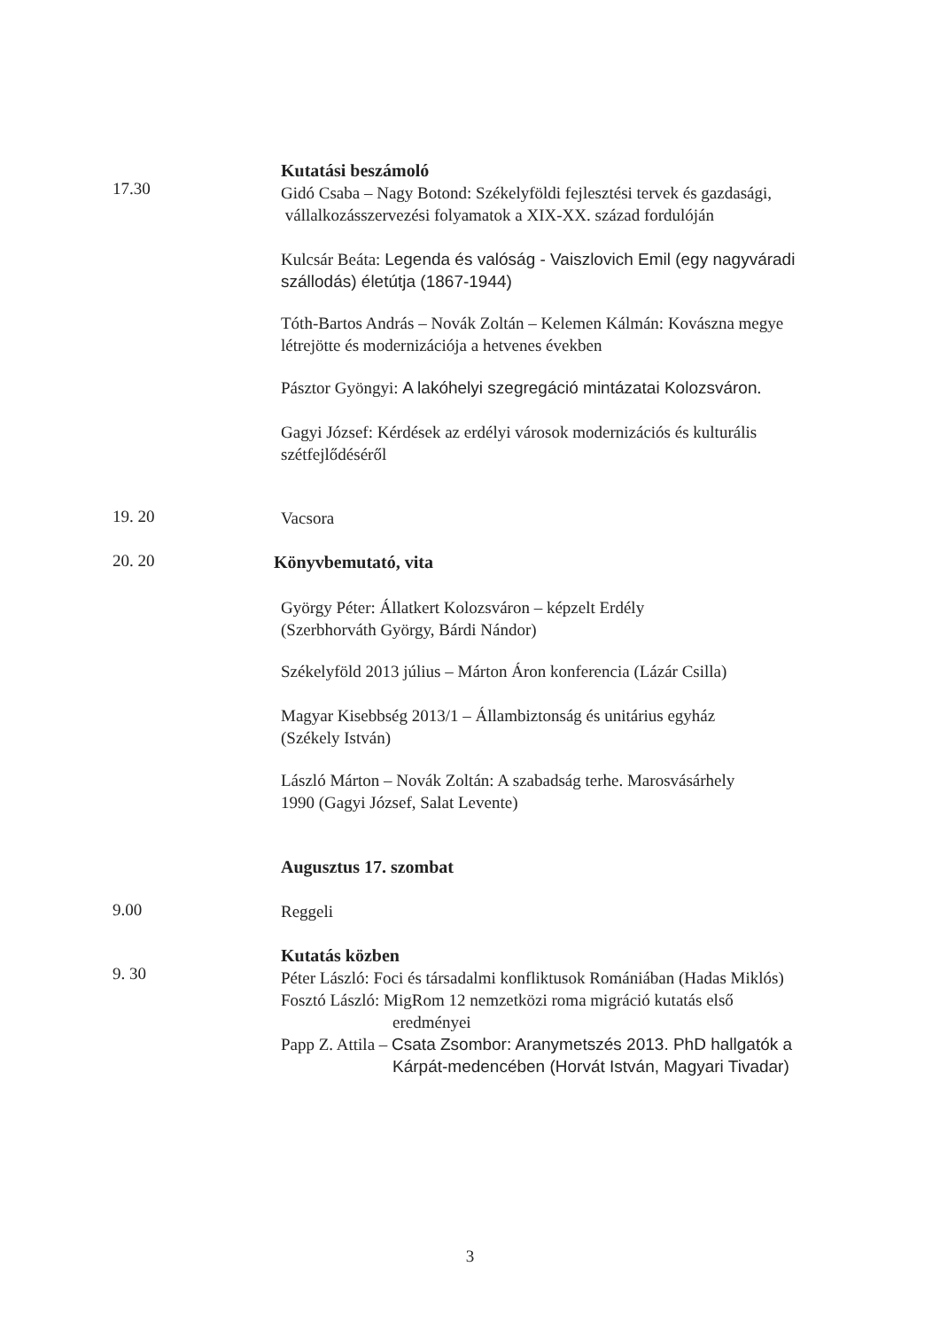17.30
Kutatási beszámoló
Gidó Csaba – Nagy Botond: Székelyföldi fejlesztési tervek és gazdasági,
vállalkozásszervezési folyamatok a XIX-XX. század fordulóján
Kulcsár Beáta: Legenda és valóság - Vaiszlovich Emil (egy nagyváradi szállodás) életútja (1867-1944)
Tóth-Bartos András – Novák Zoltán – Kelemen Kálmán: Kovászna megye létrejötte és modernizációja a hetvenes években
Pásztor Gyöngyi: A lakóhelyi szegregáció mintázatai Kolozsváron.
Gagyi József: Kérdések az erdélyi városok modernizációs és kulturális szétfejlődéséről
19. 20
Vacsora
20. 20
Könyvbemutató, vita
György Péter: Állatkert Kolozsváron – képzelt Erdély
(Szerbhorváth György, Bárdi Nándor)
Székelyföld 2013 július – Márton Áron konferencia (Lázár Csilla)
Magyar Kisebbség 2013/1 – Állambiztonság és unitárius egyház
(Székely István)
László Márton – Novák Zoltán: A szabadság terhe. Marosvásárhely
1990 (Gagyi József, Salat Levente)
Augusztus 17. szombat
9.00
Reggeli
9. 30
Kutatás közben
Péter László: Foci és társadalmi konfliktusok Romániában (Hadas Miklós)
Fosztó László: MigRom 12 nemzetközi roma migráció kutatás első
eredményei
Papp Z. Attila – Csata Zsombor: Aranymetszés 2013. PhD hallgatók a
Kárpát-medencében (Horvát István, Magyari Tivadar)
3